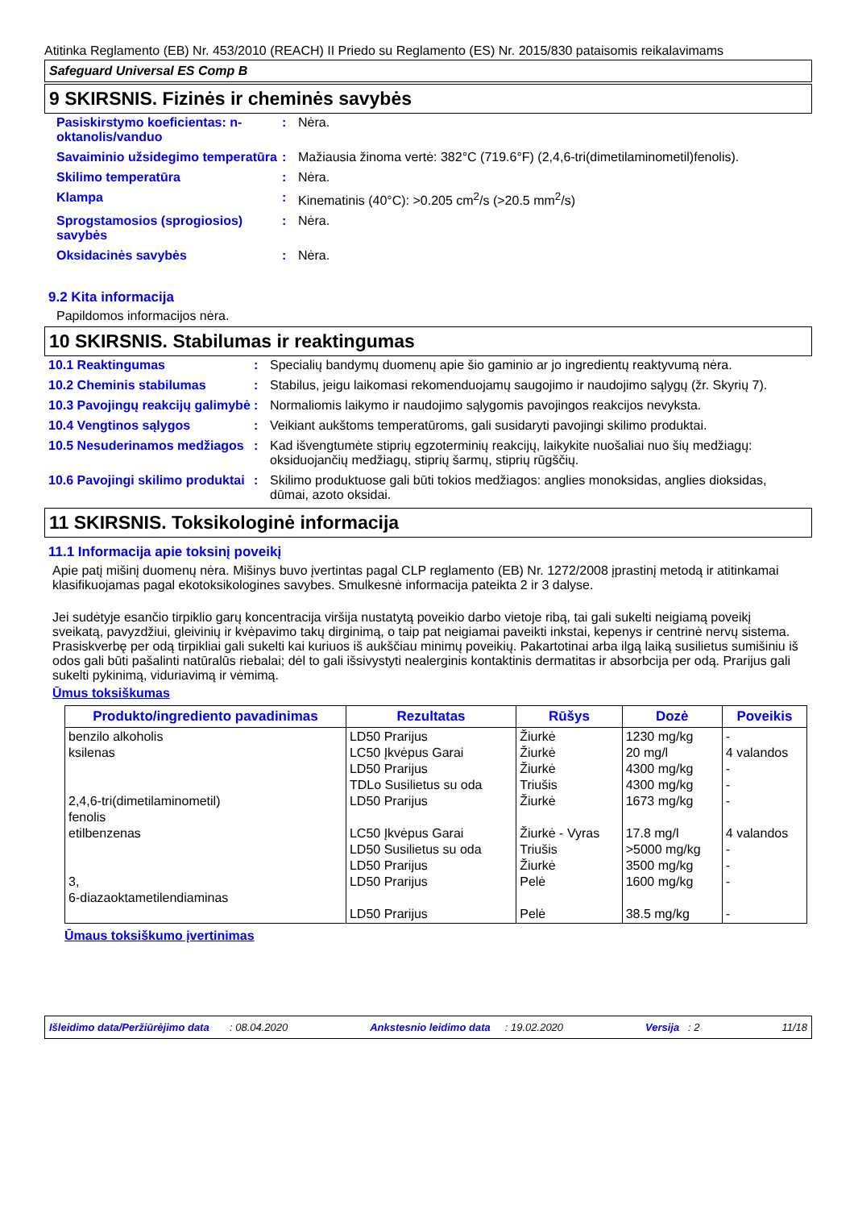Atitinka Reglamento (EB) Nr. 453/2010 (REACH) II Priedo su Reglamento (ES) Nr. 2015/830 pataisomis reikalavimams
Safeguard Universal ES Comp B
9 SKIRSNIS. Fizinės ir cheminės savybės
| Pasiskirstymo koeficientas: n-oktanolis/vanduo | : | Nėra. |
| Savaiminio užsidegimo temperatūra | : | Mažiausia žinoma vertė: 382°C (719.6°F) (2,4,6-tri(dimetilaminometil)fenolis). |
| Skilimo temperatūra | : | Nėra. |
| Klampa | : | Kinematinis (40°C): >0.205 cm<sup>2</sup>/s (>20.5 mm<sup>2</sup>/s) |
| Sprogstamosios (sprogiosios) savybės | : | Nėra. |
| Oksidacinės savybės | : | Nėra. |
9.2 Kita informacija
Papildomos informacijos nėra.
10 SKIRSNIS. Stabilumas ir reaktingumas
| 10.1 Reaktingumas | : | Specialių bandymų duomenų apie šio gaminio ar jo ingredientų reaktyvumą nėra. |
| 10.2 Cheminis stabilumas | : | Stabilus, jeigu laikomasi rekomenduojamų saugojimo ir naudojimo sąlygų (žr. Skyrių 7). |
| 10.3 Pavojingų reakcijų galimybė | : | Normaliomis laikymo ir naudojimo sąlygomis pavojingos reakcijos nevyksta. |
| 10.4 Vengtinos sąlygos | : | Veikiant aukštoms temperatūroms, gali susidaryti pavojingi skilimo produktai. |
| 10.5 Nesuderinamos medžiagos | : | Kad išvengtumėte stiprių egzoterminių reakcijų, laikykite nuošaliai nuo šių medžiagų: oksiduojančių medžiagų, stiprių šarmų, stiprių rūgščių. |
| 10.6 Pavojingi skilimo produktai | : | Skilimo produktuose gali būti tokios medžiagos: anglies monoksidas, anglies dioksidas, dūmai, azoto oksidai. |
11 SKIRSNIS. Toksikologinė informacija
11.1 Informacija apie toksinį poveikį
Apie patį mišinį duomenų nėra. Mišinys buvo įvertintas pagal CLP reglamento (EB) Nr. 1272/2008 įprastinį metodą ir atitinkamai klasifikuojamas pagal ekotoksikologines savybes. Smulkesnė informacija pateikta 2 ir 3 dalyse.
Jei sudėtyje esančio tirpiklio garų koncentracija viršija nustatytą poveikio darbo vietoje ribą, tai gali sukelti neigiamą poveikį sveikatą, pavyzdžiui, gleivinių ir kvėpavimo takų dirginimą, o taip pat neigiamai paveikti inkstai, kepenys ir centrinė nervų sistema. Prasiskverbę per odą tirpikliai gali sukelti kai kuriuos iš aukščiau minimų poveikių. Pakartotinai arba ilgą laiką susilietus sumišiniu iš odos gali būti pašalinti natūralūs riebalai; dėl to gali išsivystyti nealerginis kontaktinis dermatitas ir absorbcija per odą. Prarijus gali sukelti pykinimą, viduriavimą ir vėmimą.
Ūmus toksiškumas
| Produkto/ingrediento pavadinimas | Rezultatas | Rūšys | Dozė | Poveikis |
| --- | --- | --- | --- | --- |
| benzilo alkoholis ksilenas 2,4,6-tri(dimetilaminometil) fenolis etilbenzenas 3, 6-diazaoktametilendiaminas | LD50 Prarijus LC50 Įkvėpus Garai LD50 Prarijus TDLo Susilietus su oda LD50 Prarijus LC50 Įkvėpus Garai LD50 Susilietus su oda LD50 Prarijus LD50 Prarijus LD50 Prarijus | Žiurkė Žiurkė Žiurkė Triušis Žiurkė Žiurkė - Vyras Triušis Žiurkė Pelė Pelė | 1230 mg/kg 20 mg/l 4300 mg/kg 4300 mg/kg 1673 mg/kg 17.8 mg/l >5000 mg/kg 3500 mg/kg 1600 mg/kg 38.5 mg/kg | - 4 valandos - - - 4 valandos - - - - |
Ūmaus toksiškumo įvertinimas
Išleidimo data/Peržiūrėjimo data : 08.04.2020 Ankstesnio leidimo data : 19.02.2020 Versija : 2 11/18